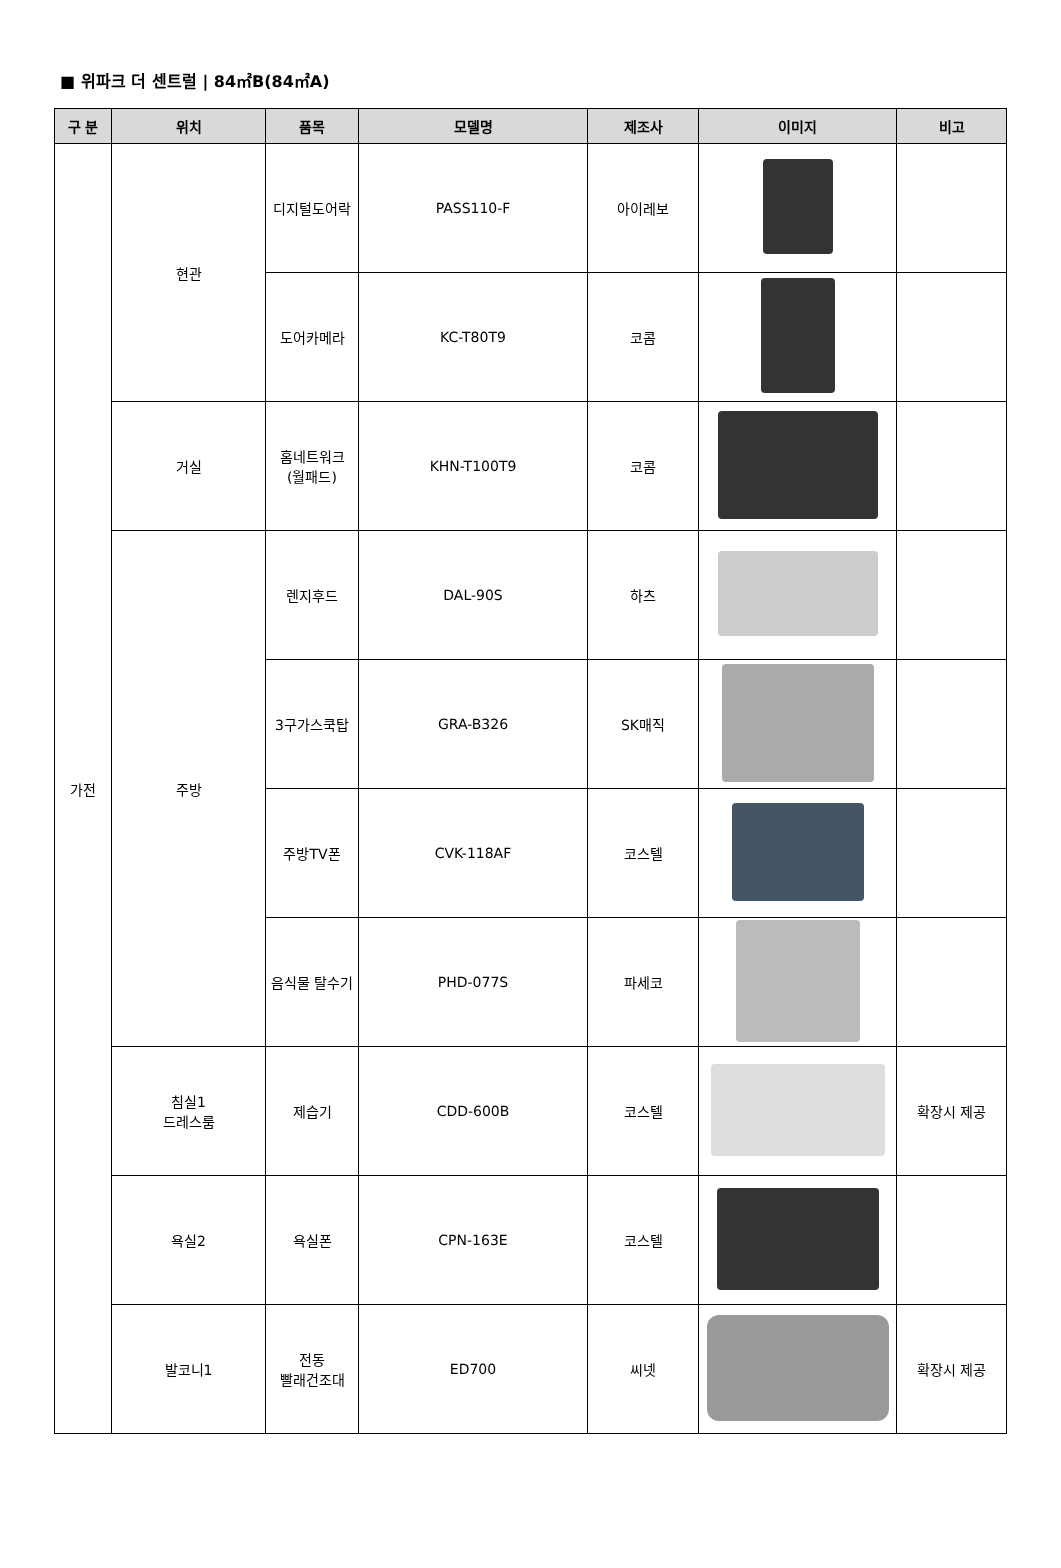■ 위파크 더 센트럴 | 84㎡B(84㎡A)
| 구 분 | 위치 | 품목 | 모델명 | 제조사 | 이미지 | 비고 |
| --- | --- | --- | --- | --- | --- | --- |
| 가전 | 현관 | 디지털도어락 | PASS110-F | 아이레보 | | |
| | | 도어카메라 | KC-T80T9 | 코콤 | | |
| | 거실 | 홈네트워크 (월패드) | KHN-T100T9 | 코콤 | | |
| | 주방 | 렌지후드 | DAL-90S | 하츠 | | |
| | | 3구가스쿡탑 | GRA-B326 | SK매직 | | |
| | | 주방TV폰 | CVK-118AF | 코스텔 | | |
| | | 음식물 탈수기 | PHD-077S | 파세코 | | |
| | 침실1 드레스룸 | 제습기 | CDD-600B | 코스텔 | | 확장시 제공 |
| | 욕실2 | 욕실폰 | CPN-163E | 코스텔 | | |
| | 발코니1 | 전동 빨래건조대 | ED700 | 씨넷 | | 확장시 제공 |